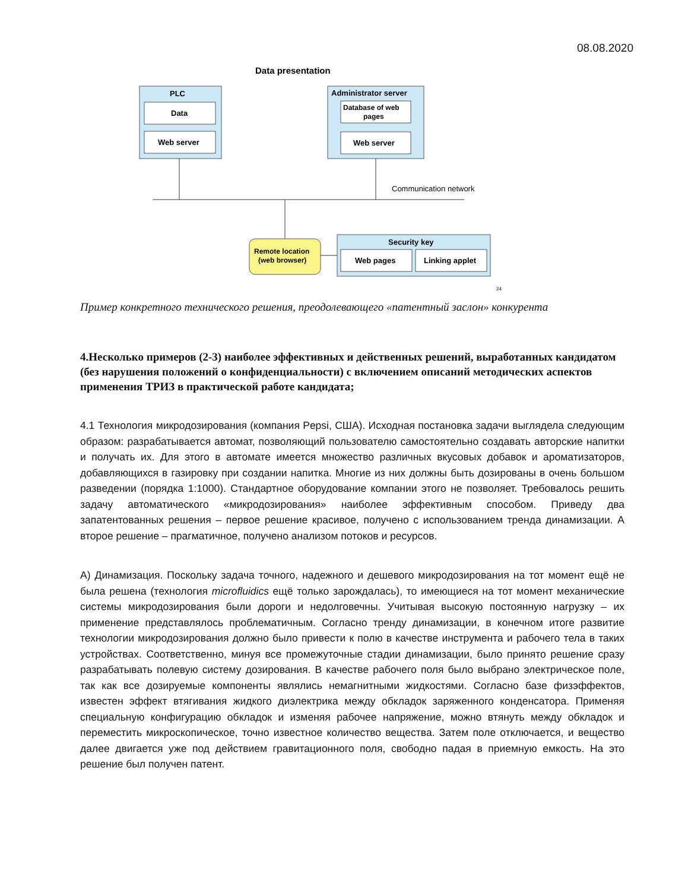08.08.2020
Data presentation
PLC
Data
Web server
Administrator server
Database of web
pages
Web server
Communication network
Remote location
(web browser)
Security key
Web pages
Linking applet
24
Пример конкретного технического решения, преодолевающего «патентный заслон» конкурента
4.Несколько примеров (2-3) наиболее эффективных и действенных решений, выработанных кандидатом (без нарушения положений о конфиденциальности) с включением описаний методических аспектов применения ТРИЗ в практической работе кандидата;
4.1 Технология микродозирования (компания Pepsi, США). Исходная постановка задачи выглядела следующим образом: разрабатывается автомат, позволяющий пользователю самостоятельно создавать авторские напитки и получать их. Для этого в автомате имеется множество различных вкусовых добавок и ароматизаторов, добавляющихся в газировку при создании напитка. Многие из них должны быть дозированы в очень большом разведении (порядка 1:1000). Стандартное оборудование компании этого не позволяет. Требовалось решить задачу автоматического «микродозирования» наиболее эффективным способом. Приведу два запатентованных решения – первое решение красивое, получено с использованием тренда динамизации. А второе решение – прагматичное, получено анализом потоков и ресурсов.
А) Динамизация. Поскольку задача точного, надежного и дешевого микродозирования на тот момент ещё не была решена (технология microfluidics ещё только зарождалась), то имеющиеся на тот момент механические системы микродозирования были дороги и недолговечны. Учитывая высокую постоянную нагрузку – их применение представлялось проблематичным. Согласно тренду динамизации, в конечном итоге развитие технологии микродозирования должно было привести к полю в качестве инструмента и рабочего тела в таких устройствах. Соответственно, минуя все промежуточные стадии динамизации, было принято решение сразу разрабатывать полевую систему дозирования. В качестве рабочего поля было выбрано электрическое поле, так как все дозируемые компоненты являлись немагнитными жидкостями. Согласно базе физэффектов, известен эффект втягивания жидкого диэлектрика между обкладок заряженного конденсатора. Применяя специальную конфигурацию обкладок и изменяя рабочее напряжение, можно втянуть между обкладок и переместить микроскопическое, точно известное количество вещества. Затем поле отключается, и вещество далее двигается уже под действием гравитационного поля, свободно падая в приемную емкость. На это решение был получен патент.